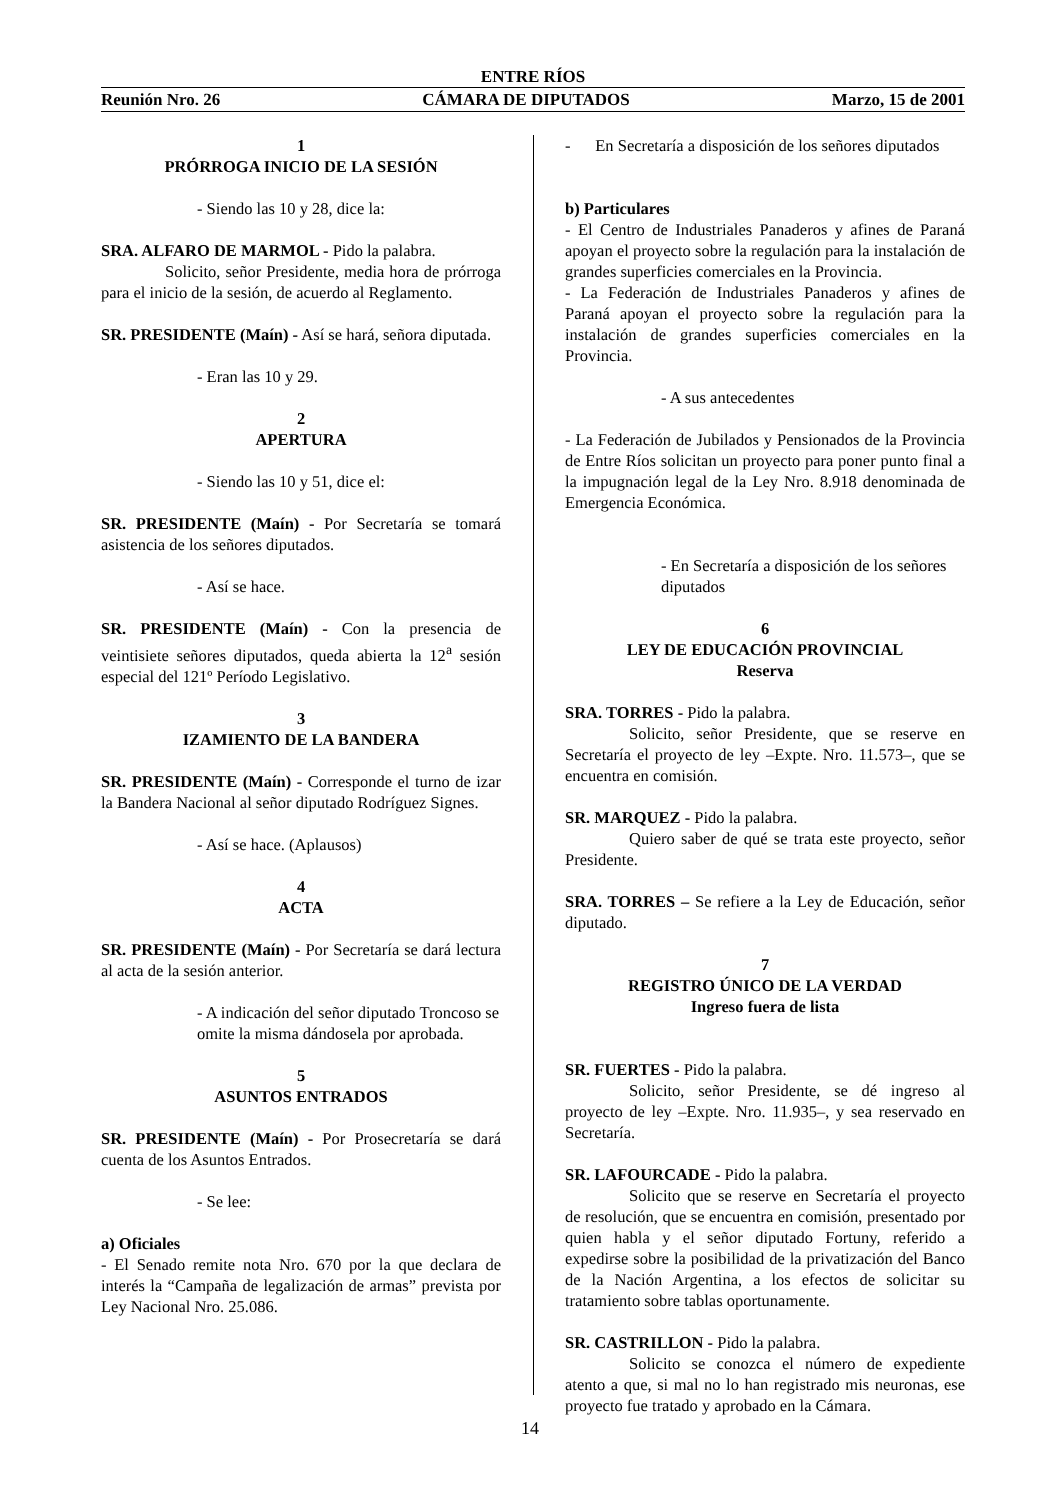ENTRE RÍOS
Reunión Nro. 26 CÁMARA DE DIPUTADOS Marzo, 15 de 2001
1
PRÓRROGA INICIO DE LA SESIÓN
- Siendo las 10 y 28, dice la:
SRA. ALFARO DE MARMOL - Pido la palabra.
Solicito, señor Presidente, media hora de prórroga para el inicio de la sesión, de acuerdo al Reglamento.
SR. PRESIDENTE (Maín) - Así se hará, señora diputada.
- Eran las 10 y 29.
2
APERTURA
- Siendo las 10 y 51, dice el:
SR. PRESIDENTE (Maín) - Por Secretaría se tomará asistencia de los señores diputados.
- Así se hace.
SR. PRESIDENTE (Maín) - Con la presencia de veintisiete señores diputados, queda abierta la 12<sup>a</sup> sesión especial del 121º Período Legislativo.
3
IZAMIENTO DE LA BANDERA
SR. PRESIDENTE (Maín) - Corresponde el turno de izar la Bandera Nacional al señor diputado Rodríguez Signes.
- Así se hace. (Aplausos)
4
ACTA
SR. PRESIDENTE (Maín) - Por Secretaría se dará lectura al acta de la sesión anterior.
- A indicación del señor diputado Troncoso se omite la misma dándosela por aprobada.
5
ASUNTOS ENTRADOS
SR. PRESIDENTE (Maín) - Por Prosecretaría se dará cuenta de los Asuntos Entrados.
- Se lee:
a) Oficiales
- El Senado remite nota Nro. 670 por la que declara de interés la “Campaña de legalización de armas” prevista por Ley Nacional Nro. 25.086.
- En Secretaría a disposición de los señores diputados
b) Particulares
- El Centro de Industriales Panaderos y afines de Paraná apoyan el proyecto sobre la regulación para la instalación de grandes superficies comerciales en la Provincia.
- La Federación de Industriales Panaderos y afines de Paraná apoyan el proyecto sobre la regulación para la instalación de grandes superficies comerciales en la Provincia.
- A sus antecedentes
- La Federación de Jubilados y Pensionados de la Provincia de Entre Ríos solicitan un proyecto para poner punto final a la impugnación legal de la Ley Nro. 8.918 denominada de Emergencia Económica.
- En Secretaría a disposición de los señores diputados
6
LEY DE EDUCACIÓN PROVINCIAL
Reserva
SRA. TORRES - Pido la palabra.
Solicito, señor Presidente, que se reserve en Secretaría el proyecto de ley –Expte. Nro. 11.573–, que se encuentra en comisión.
SR. MARQUEZ - Pido la palabra.
Quiero saber de qué se trata este proyecto, señor Presidente.
SRA. TORRES – Se refiere a la Ley de Educación, señor diputado.
7
REGISTRO ÚNICO DE LA VERDAD
Ingreso fuera de lista
SR. FUERTES - Pido la palabra.
Solicito, señor Presidente, se dé ingreso al proyecto de ley –Expte. Nro. 11.935–, y sea reservado en Secretaría.
SR. LAFOURCADE - Pido la palabra.
Solicito que se reserve en Secretaría el proyecto de resolución, que se encuentra en comisión, presentado por quien habla y el señor diputado Fortuny, referido a expedirse sobre la posibilidad de la privatización del Banco de la Nación Argentina, a los efectos de solicitar su tratamiento sobre tablas oportunamente.
SR. CASTRILLON - Pido la palabra.
Solicito se conozca el número de expediente atento a que, si mal no lo han registrado mis neuronas, ese proyecto fue tratado y aprobado en la Cámara.
14